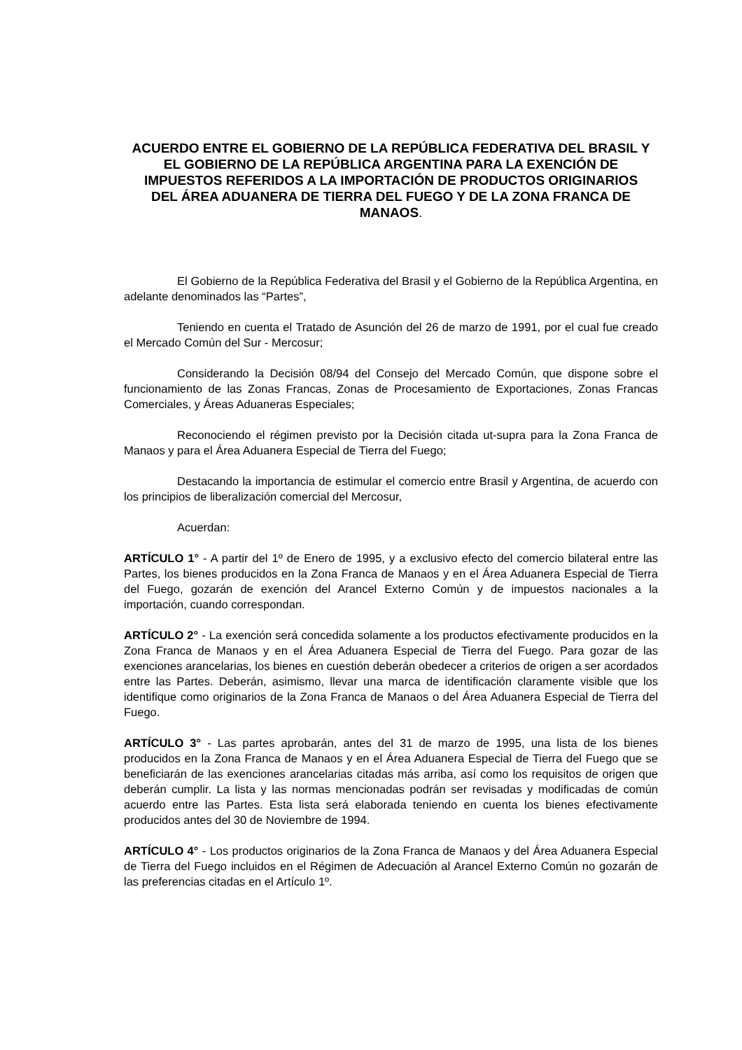ACUERDO ENTRE EL GOBIERNO DE LA REPÚBLICA FEDERATIVA DEL BRASIL Y EL GOBIERNO DE LA REPÚBLICA ARGENTINA PARA LA EXENCIÓN DE IMPUESTOS REFERIDOS A LA IMPORTACIÓN DE PRODUCTOS ORIGINARIOS DEL ÁREA ADUANERA DE TIERRA DEL FUEGO Y DE LA ZONA FRANCA DE MANAOS.
El Gobierno de la República Federativa del Brasil y el Gobierno de la República Argentina, en adelante denominados las “Partes”,
Teniendo en cuenta el Tratado de Asunción del 26 de marzo de 1991, por el cual fue creado el Mercado Común del Sur - Mercosur;
Considerando la Decisión 08/94 del Consejo del Mercado Común, que dispone sobre el funcionamiento de las Zonas Francas, Zonas de Procesamiento de Exportaciones, Zonas Francas Comerciales, y Áreas Aduaneras Especiales;
Reconociendo el régimen previsto por la Decisión citada ut-supra para la Zona Franca de Manaos y para el Área Aduanera Especial de Tierra del Fuego;
Destacando la importancia de estimular el comercio entre Brasil y Argentina, de acuerdo con los principios de liberalización comercial del Mercosur,
Acuerdan:
ARTÍCULO 1° - A partir del 1º de Enero de 1995, y a exclusivo efecto del comercio bilateral entre las Partes, los bienes producidos en la Zona Franca de Manaos y en el Área Aduanera Especial de Tierra del Fuego, gozarán de exención del Arancel Externo Común y de impuestos nacionales a la importación, cuando correspondan.
ARTÍCULO 2° - La exención será concedida solamente a los productos efectivamente producidos en la Zona Franca de Manaos y en el Área Aduanera Especial de Tierra del Fuego. Para gozar de las exenciones arancelarias, los bienes en cuestión deberán obedecer a criterios de origen a ser acordados entre las Partes. Deberán, asimismo, llevar una marca de identificación claramente visible que los identifique como originarios de la Zona Franca de Manaos o del Área Aduanera Especial de Tierra del Fuego.
ARTÍCULO 3° - Las partes aprobarán, antes del 31 de marzo de 1995, una lista de los bienes producidos en la Zona Franca de Manaos y en el Área Aduanera Especial de Tierra del Fuego que se beneficiarán de las exenciones arancelarias citadas más arriba, así como los requisitos de origen que deberán cumplir. La lista y las normas mencionadas podrán ser revisadas y modificadas de común acuerdo entre las Partes. Esta lista será elaborada teniendo en cuenta los bienes efectivamente producidos antes del 30 de Noviembre de 1994.
ARTÍCULO 4° - Los productos originarios de la Zona Franca de Manaos y del Área Aduanera Especial de Tierra del Fuego incluidos en el Régimen de Adecuación al Arancel Externo Común no gozarán de las preferencias citadas en el Artículo 1º.